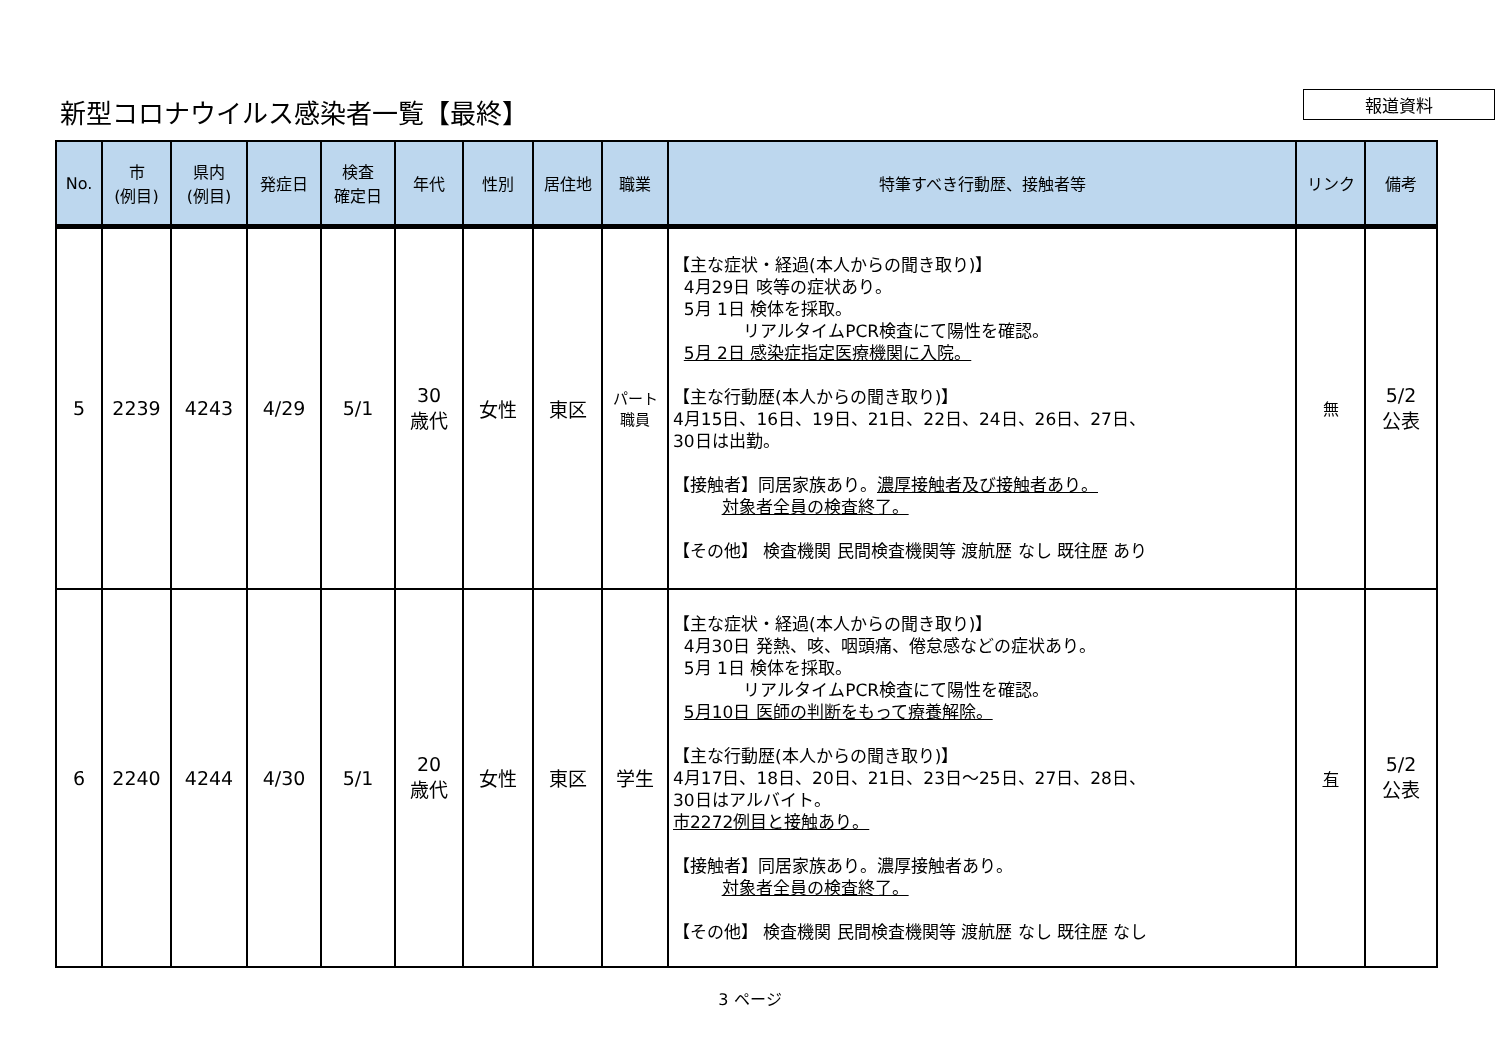新型コロナウイルス感染者一覧【最終】
報道資料
| No. | 市 (例目) | 県内 (例目) | 発症日 | 検査 確定日 | 年代 | 性別 | 居住地 | 職業 | 特筆すべき行動歴、接触者等 | リンク | 備考 |
| --- | --- | --- | --- | --- | --- | --- | --- | --- | --- | --- | --- |
| 5 | 2239 | 4243 | 4/29 | 5/1 | 30 歳代 | 女性 | 東区 | パート 職員 | 【主な症状・経過(本人からの聞き取り)】 4月29日 咳等の症状あり。 5月 1日 検体を採取。 リアルタイムPCR検査にて陽性を確認。 5月 2日 感染症指定医療機関に入院。 【主な行動歴(本人からの聞き取り)】 4月15日、16日、19日、21日、22日、24日、26日、27日、 30日は出勤。 【接触者】同居家族あり。 濃厚接触者及び接触者あり。 対象者全員の検査終了。 【その他】 検査機関 民間検査機関等 渡航歴 なし 既往歴 あり | 無 | 5/2 公表 |
| 6 | 2240 | 4244 | 4/30 | 5/1 | 20 歳代 | 女性 | 東区 | 学生 | 【主な症状・経過(本人からの聞き取り)】 4月30日 発熱、咳、咽頭痛、倦怠感などの症状あり。 5月 1日 検体を採取。 リアルタイムPCR検査にて陽性を確認。 5月10日 医師の判断をもって療養解除。 【主な行動歴(本人からの聞き取り)】 4月17日、18日、20日、21日、23日～25日、27日、28日、 30日はアルバイト。 市2272例目と接触あり。 【接触者】同居家族あり。濃厚接触者あり。 対象者全員の検査終了。 【その他】 検査機関 民間検査機関等 渡航歴 なし 既往歴 なし | 有 | 5/2 公表 |
3 ページ